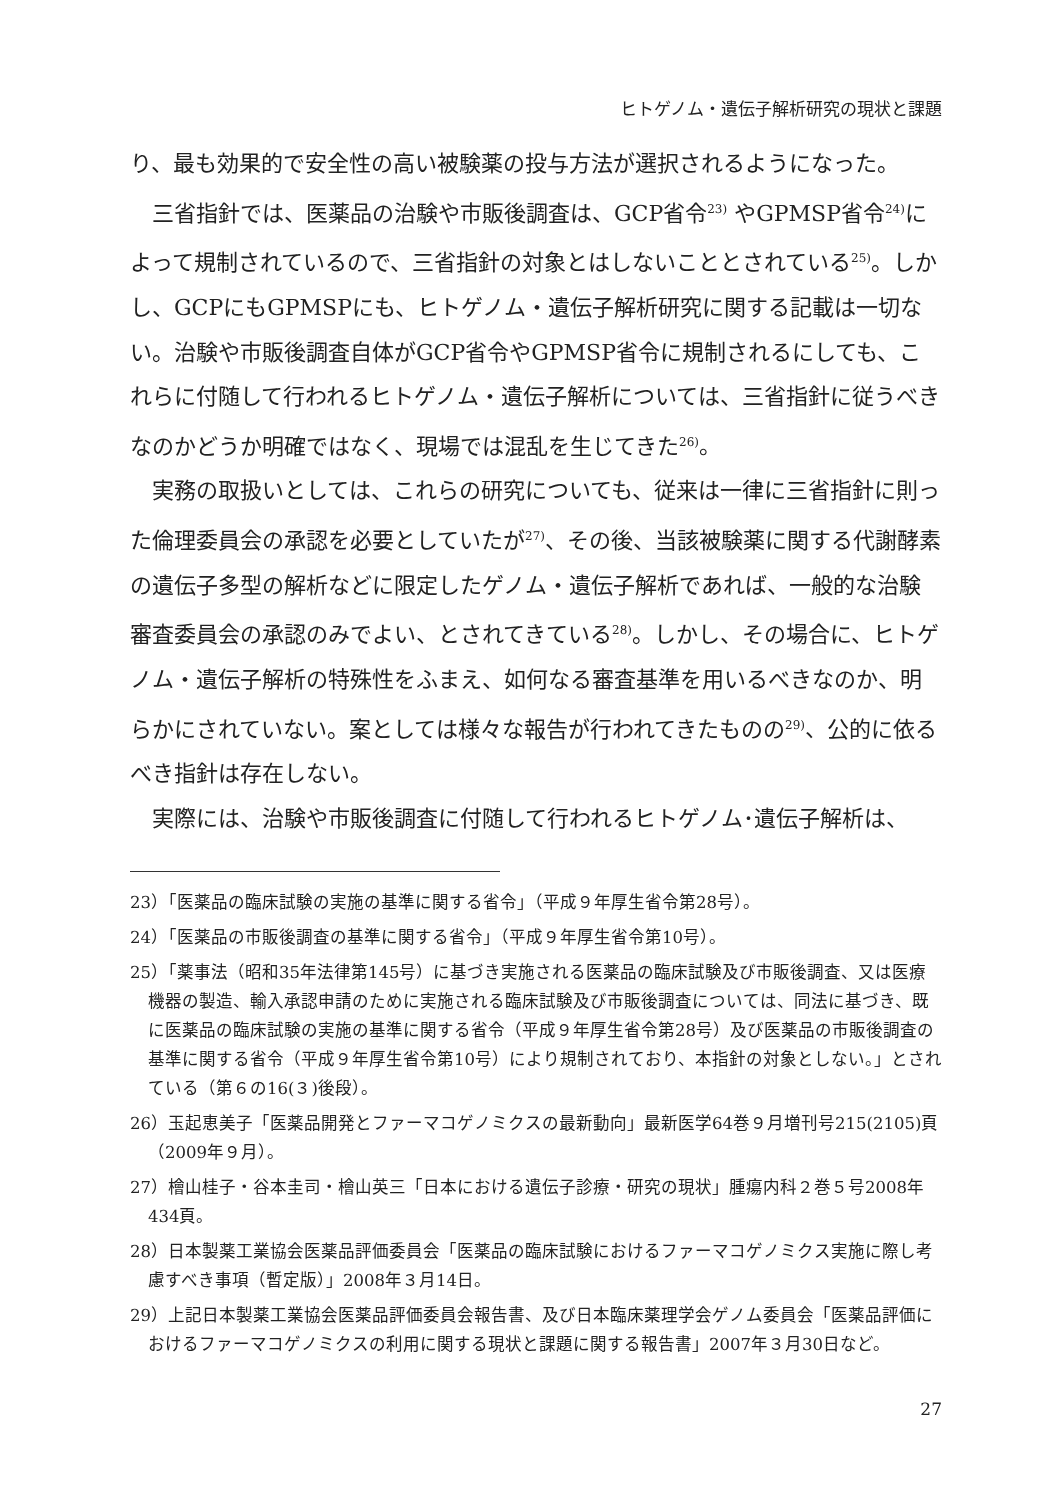ヒトゲノム・遺伝子解析研究の現状と課題
り、最も効果的で安全性の高い被験薬の投与方法が選択されるようになった。
三省指針では、医薬品の治験や市販後調査は、GCP省令<sup>23)</sup> やGPMSP省令<sup>24)</sup>によって規制されているので、三省指針の対象とはしないこととされている<sup>25)</sup>。しかし、GCPにもGPMSPにも、ヒトゲノム・遺伝子解析研究に関する記載は一切ない。治験や市販後調査自体がGCP省令やGPMSP省令に規制されるにしても、これらに付随して行われるヒトゲノム・遺伝子解析については、三省指針に従うべきなのかどうか明確ではなく、現場では混乱を生じてきた<sup>26)</sup>。
実務の取扱いとしては、これらの研究についても、従来は一律に三省指針に則った倫理委員会の承認を必要としていたが<sup>27)</sup>、その後、当該被験薬に関する代謝酵素の遺伝子多型の解析などに限定したゲノム・遺伝子解析であれば、一般的な治験審査委員会の承認のみでよい、とされてきている<sup>28)</sup>。しかし、その場合に、ヒトゲノム・遺伝子解析の特殊性をふまえ、如何なる審査基準を用いるべきなのか、明らかにされていない。案としては様々な報告が行われてきたものの<sup>29)</sup>、公的に依るべき指針は存在しない。
実際には、治験や市販後調査に付随して行われるヒトゲノム･遺伝子解析は、
23）「医薬品の臨床試験の実施の基準に関する省令」（平成９年厚生省令第28号）。
24）「医薬品の市販後調査の基準に関する省令」（平成９年厚生省令第10号）。
25）「薬事法（昭和35年法律第145号）に基づき実施される医薬品の臨床試験及び市販後調査、又は医療機器の製造、輸入承認申請のために実施される臨床試験及び市販後調査については、同法に基づき、既に医薬品の臨床試験の実施の基準に関する省令（平成９年厚生省令第28号）及び医薬品の市販後調査の基準に関する省令（平成９年厚生省令第10号）により規制されており、本指針の対象としない。」とされている（第６の16(３)後段）。
26）玉起恵美子「医薬品開発とファーマコゲノミクスの最新動向」最新医学64巻９月増刊号215(2105)頁（2009年９月）。
27）檜山桂子・谷本圭司・檜山英三「日本における遺伝子診療・研究の現状」腫瘍内科２巻５号2008年434頁。
28）日本製薬工業協会医薬品評価委員会「医薬品の臨床試験におけるファーマコゲノミクス実施に際し考慮すべき事項（暫定版）」2008年３月14日。
29）上記日本製薬工業協会医薬品評価委員会報告書、及び日本臨床薬理学会ゲノム委員会「医薬品評価におけるファーマコゲノミクスの利用に関する現状と課題に関する報告書」2007年３月30日など。
27